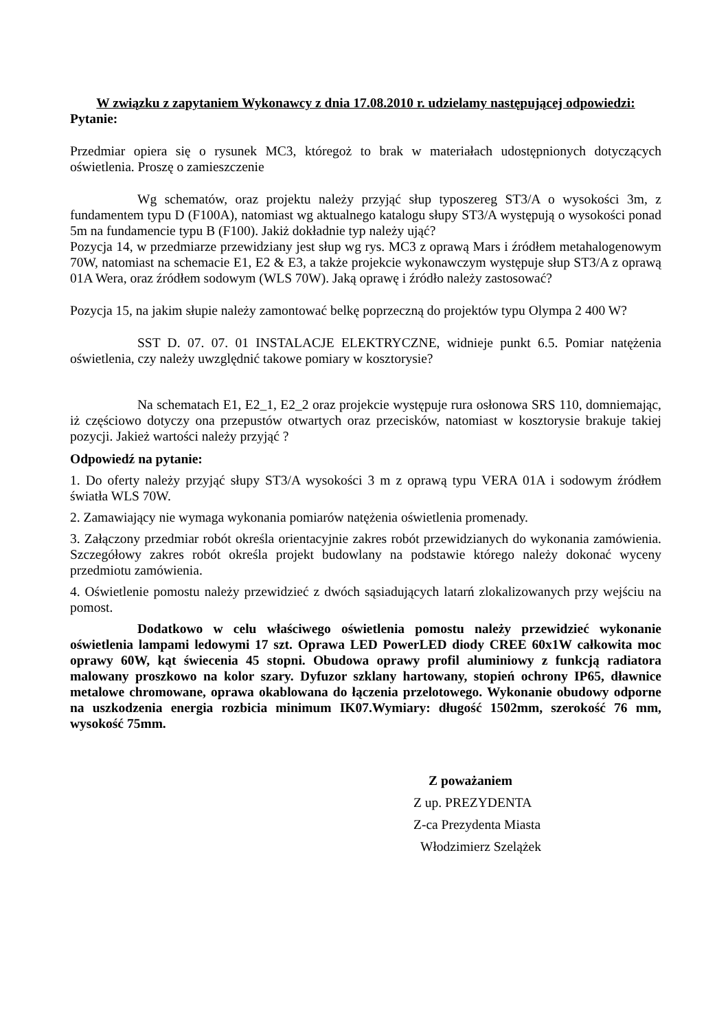W związku z zapytaniem Wykonawcy z dnia 17.08.2010 r. udzielamy następującej odpowiedzi:
Pytanie:
Przedmiar opiera się o rysunek MC3, któregoż to brak w materiałach udostępnionych dotyczących oświetlenia. Proszę o zamieszczenie
Wg schematów, oraz projektu należy przyjąć słup typoszereg ST3/A o wysokości 3m, z fundamentem typu D (F100A), natomiast wg aktualnego katalogu słupy ST3/A występują o wysokości ponad 5m na fundamencie typu B (F100). Jakiż dokładnie typ należy ująć?
Pozycja 14, w przedmiarze przewidziany jest słup wg rys. MC3 z oprawą Mars i źródłem metahalogenowym 70W, natomiast na schemacie E1, E2 & E3, a także projekcie wykonawczym występuje słup ST3/A z oprawą 01A Wera, oraz źródłem sodowym (WLS 70W). Jaką oprawę i źródło należy zastosować?
Pozycja 15, na jakim słupie należy zamontować belkę poprzeczną do projektów typu Olympa 2 400 W?
SST D. 07. 07. 01 INSTALACJE ELEKTRYCZNE, widnieje punkt 6.5. Pomiar natężenia oświetlenia, czy należy uwzględnić takowe pomiary w kosztorysie?
Na schematach E1, E2_1, E2_2 oraz projekcie występuje rura osłonowa SRS 110, domniemając, iż częściowo dotyczy ona przepustów otwartych oraz przecisków, natomiast w kosztorysie brakuje takiej pozycji. Jakież wartości należy przyjąć ?
Odpowiedź na pytanie:
1. Do oferty należy przyjąć słupy ST3/A wysokości 3 m z oprawą typu VERA 01A i sodowym źródłem światła WLS 70W.
2. Zamawiający nie wymaga wykonania pomiarów natężenia oświetlenia promenady.
3. Załączony przedmiar robót określa orientacyjnie zakres robót przewidzianych do wykonania zamówienia. Szczegółowy zakres robót określa projekt budowlany na podstawie którego należy dokonać wyceny przedmiotu zamówienia.
4. Oświetlenie pomostu należy przewidzieć z dwóch sąsiadujących latarń zlokalizowanych przy wejściu na pomost.
Dodatkowo w celu właściwego oświetlenia pomostu należy przewidzieć wykonanie oświetlenia lampami ledowymi 17 szt. Oprawa LED PowerLED diody CREE 60x1W całkowita moc oprawy 60W, kąt świecenia 45 stopni. Obudowa oprawy profil aluminiowy z funkcją radiatora malowany proszkowo na kolor szary. Dyfuzor szklany hartowany, stopień ochrony IP65, dławnice metalowe chromowane, oprawa okablowana do łączenia przelotowego. Wykonanie obudowy odporne na uszkodzenia energia rozbicia minimum IK07.Wymiary: długość 1502mm, szerokość 76 mm, wysokość 75mm.
Z poważaniem
Z up. PREZYDENTA
Z-ca Prezydenta Miasta
Włodzimierz Szelążek